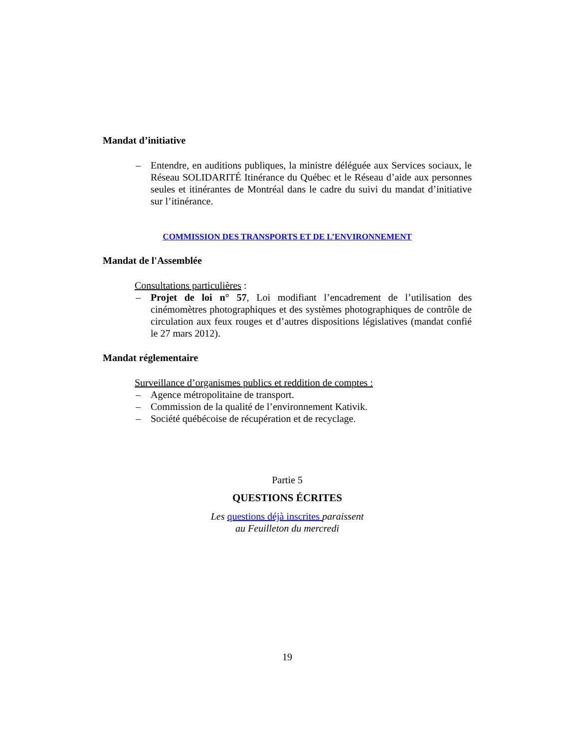Mandat d’initiative
– Entendre, en auditions publiques, la ministre déléguée aux Services sociaux, le Réseau SOLIDARITÉ Itinérance du Québec et le Réseau d’aide aux personnes seules et itinérantes de Montréal dans le cadre du suivi du mandat d’initiative sur l’itinérance.
COMMISSION DES TRANSPORTS ET DE L’ENVIRONNEMENT
Mandat de l'Assemblée
Consultations particulières :
– Projet de loi n° 57, Loi modifiant l’encadrement de l’utilisation des cinémomètres photographiques et des systèmes photographiques de contrôle de circulation aux feux rouges et d’autres dispositions législatives (mandat confié le 27 mars 2012).
Mandat réglementaire
Surveillance d’organismes publics et reddition de comptes :
– Agence métropolitaine de transport.
– Commission de la qualité de l’environnement Kativik.
– Société québécoise de récupération et de recyclage.
Partie 5
QUESTIONS ÉCRITES
Les questions déjà inscrites paraissent
au Feuilleton du mercredi
19